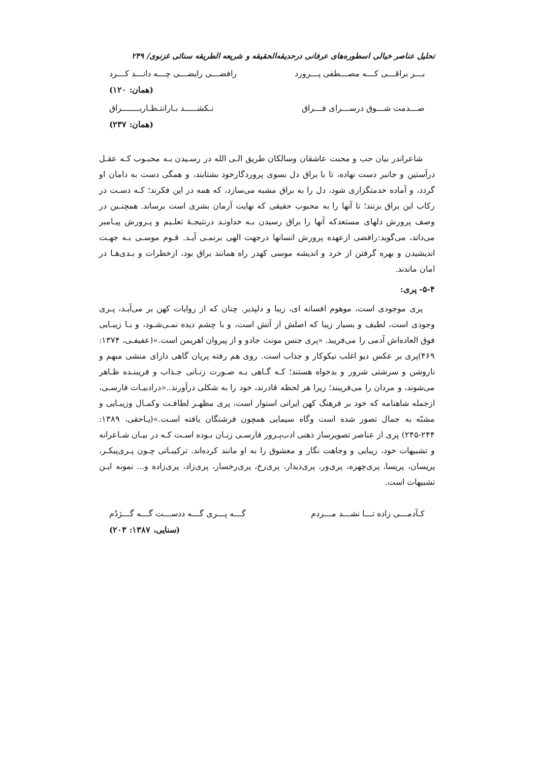تحلیل عناصر خیالی اسطوره‌های عرفانی درحدیقه‌الحقیقه و شریعه الطریقه سنائی غزنوی/ ۲۴۹
بـــر براقـــی کـــه مصـــطفی پـــرورد رافضـــی رایضـــی چـــه دانـــد کـــرد
(همان: ۱۲۰)
صـــدمت شـــوق درســـرای فـــراق نـکشـــــد بـارانتـظـاربـــــــراق
(همان: ۲۳۷)
شاعراندر بیان حب و محبت عاشقان وسالکان طریق الـی الله در رسـیدن بـه محبـوب کـه عقـل درآستین و جانبر دست نهاده، تا با براق دل بسوی پروردگارخود بشتابند، و همگی دست به دامان او گردد، و آماده خدمتگزاری شود، دل را به براق مشبه می‌سازد، که همه در این فکرند؛ کـه دسـت در رکاب این براق بزنند؛ تا آنها را به محبوب حقیقی که نهایت آرمان بشری است برساند. همچنـین در وصف پرورش دلهای مستعدکه آنها را براق رسیدن بـه خداونـد درنتیجـۀ تعلـیم و پـرورش پیـامبر می‌داند، می‌گوید:رافضی ازعهده پرورش انسانها درجهت الهی برنمـی آیـد. قـوم موسـی بـه جهـت اندیشیدن و بهره گرفتن از خرد و اندیشه موسی کهدر راه همانند براق بود، ازخطرات و بـدی‌هـا در امان ماندند.
۵-۴- پری:
پری موجودی است، موهوم افسانه ای، زیبا و دلپذیر. چنان که از روایات کهن بر می‌آیـد، پـری وجودی است، لطیف و بسیار زیبا که اصلش از آتش است، و با چشم دیده نمـی‌شـود، و بـا زیبـایی فوق العاده‌اش آدمی را می‌فریبد. «پری جنس مونث جادو و از پیروان اهریمن است.»(عفیفـی، ۱۳۷۴: ۴۶۹)پری بر عکس دیو اغلب نیکوکار و جذاب است. روی هم رفته پریان گاهی دارای منشی مبهم و ناروشن و سرشتی شرور و بدخواه هستند؛ کـه گـاهی بـه صـورت زنـانی جـذاب و فریبنـده ظـاهر می‌شوند، و مردان را می‌فریبند؛ زیرا هر لحظه قادرند، خود را به شکلی درآورند..«درادبیـات فارسـی، ازجمله شاهنامه که خود بر فرهنگ کهن ایرانی استوار است، پری مظهـر لطافـت وکمـال وزیبـایی و مشبّه به جمال تصور شده است وگاه سیمایی همچون فرشتگان یافته اسـت.»(یـاحقی، ۱۳۸۹: ۲۴۴-۲۴۵) پری از عناصر تصویرساز ذهنی ادب‌پـرور فارسـی زبـان بـوده اسـت کـه در بیـان شـاعرانه و تشبیهات خود، زیبایی و وجاهت نگار و معشوق را به او مانند کرده‌اند. ترکیبـاتی چـون پـری‌پیکـر، پریسان، پریسا، پری‌چهره، پری‌ور، پری‌دیدار، پری‌رخ، پری‌رخسار، پری‌زاد، پری‌زاده و... نمونه ایـن تشبیهات است.
کـآدمـــی زاده تـــا نشـــد مـــردم گـــه پـــری گـــه ددســـت گـــه گـــژدُم
(سنایی، ۱۳۸۷: ۲۰۳)